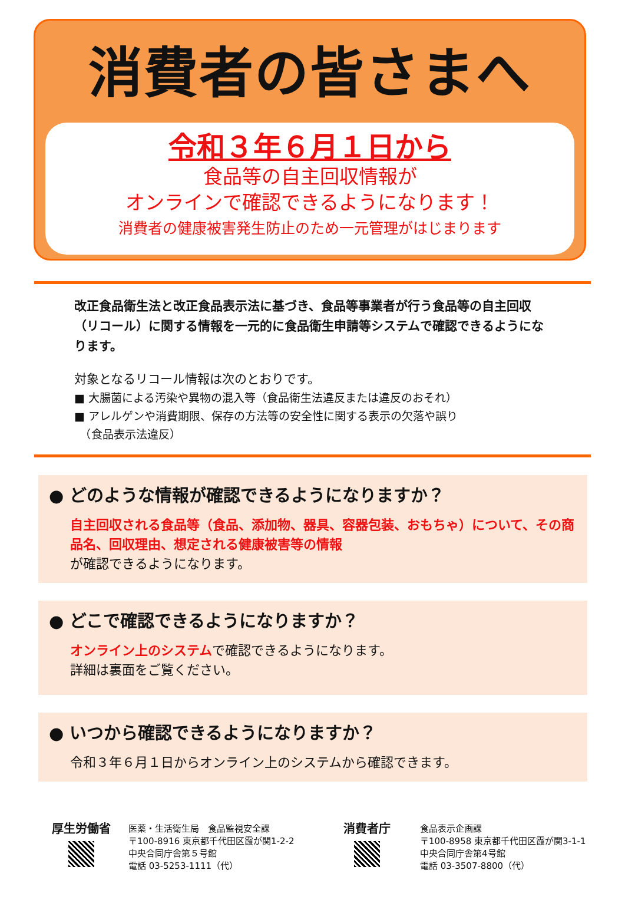消費者の皆さまへ
令和３年６月１日から
食品等の自主回収情報が
オンラインで確認できるようになります！
消費者の健康被害発生防止のため一元管理がはじまります
改正食品衛生法と改正食品表示法に基づき、食品等事業者が行う食品等の自主回収（リコール）に関する情報を一元的に食品衛生申請等システムで確認できるようになります。
対象となるリコール情報は次のとおりです。
■ 大腸菌による汚染や異物の混入等（食品衛生法違反または違反のおそれ）
■ アレルゲンや消費期限、保存の方法等の安全性に関する表示の欠落や誤り
　（食品表示法違反）
● どのような情報が確認できるようになりますか？
自主回収される食品等（食品、添加物、器具、容器包装、おもちゃ）について、その商品名、回収理由、想定される健康被害等の情報
が確認できるようになります。
● どこで確認できるようになりますか？
オンライン上のシステムで確認できるようになります。
詳細は裏面をご覧ください。
● いつから確認できるようになりますか？
令和３年６月１日からオンライン上のシステムから確認できます。
厚生労働省
医薬・生活衛生局　食品監視安全課
〒100-8916 東京都千代田区霞が関1-2-2
中央合同庁舎第５号館
電話 03-5253-1111（代）
消費者庁
食品表示企画課
〒100-8958 東京都千代田区霞が関3-1-1
中央合同庁舎第4号館
電話 03-3507-8800（代）